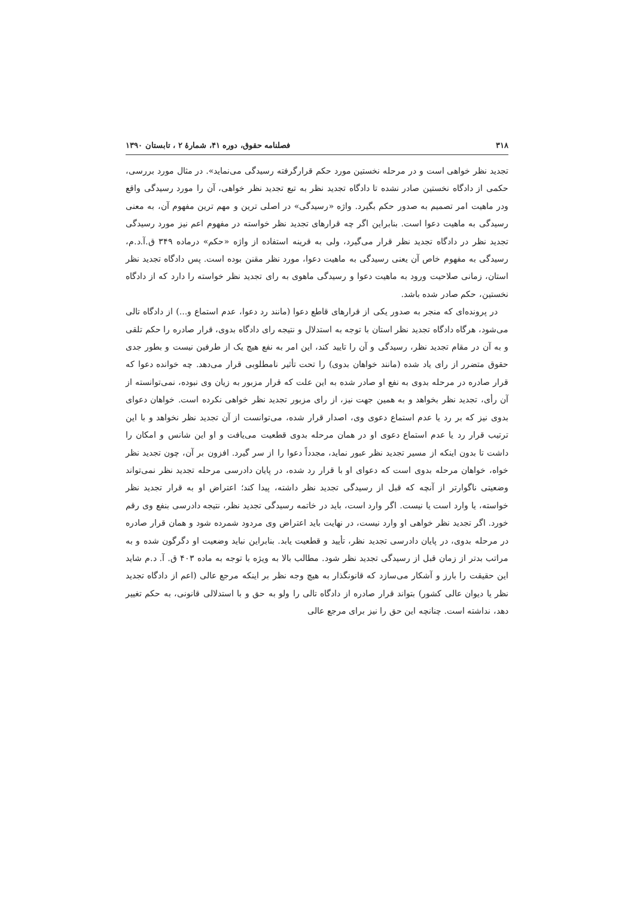۳۱۸ فصلنامه حقوق، دوره ۴۱، شمارهٔ ۲ ، تابستان ۱۳۹۰
تجدید نظر خواهی است و در مرحله نخستین مورد حکم قرارگرفته رسیدگی می‌نماید». در مثال مورد بررسی، حکمی از دادگاه نخستین صادر نشده تا دادگاه تجدید نظر به تبع تجدید نظر خواهی، آن را مورد رسیدگی واقع ودر ماهیت امر تصمیم به صدور حکم بگیرد. واژه «رسیدگی» در اصلی ترین و مهم ترین مفهوم آن، به معنی رسیدگی به ماهیت دعوا است. بنابراین اگر چه قرارهای تجدید نظر خواسته در مفهوم اعم نیز مورد رسیدگی تجدید نظر در دادگاه تجدید نظر قرار می‌گیرد، ولی به قرینه استفاده از واژه «حکم» درماده ۳۴۹ ق.آ.د.م، رسیدگی به مفهوم خاص آن یعنی رسیدگی به ماهیت دعوا، مورد نظر مقنن بوده است. پس دادگاه تجدید نظر استان، زمانی صلاحیت ورود به ماهیت دعوا و رسیدگی ماهوی به رای تجدید نظر خواسته را دارد که از دادگاه نخستین، حکم صادر شده باشد.
در پرونده‌ای که منجر به صدور یکی از قرارهای قاطع دعوا (مانند رد دعوا، عدم استماع و...) از دادگاه تالی می‌شود، هرگاه دادگاه تجدید نظر استان با توجه به استدلال و نتیجه رای دادگاه بدوی، قرار صادره را حکم تلقی و به آن در مقام تجدید نظر، رسیدگی و آن را تایید کند، این امر به نفع هیچ یک از طرفین نیست و بطور جدی حقوق متضرر از رای یاد شده (مانند خواهان بدوی) را تحت تأثیر نامطلوبی قرار می‌دهد. چه خوانده دعوا که قرار صادره در مرحله بدوی به نفع او صادر شده به این علت که قرار مزبور به زیان وی نبوده، نمی‌توانسته از آن رأی، تجدید نظر بخواهد و به همین جهت نیز، از رای مزبور تجدید نظر خواهی نکرده است. خواهان دعوای بدوی نیز که بر رد یا عدم استماع دعوی وی، اصدار قرار شده، می‌توانست از آن تجدید نظر نخواهد و با این ترتیب قرار رد یا عدم استماع دعوی او در همان مرحله بدوی قطعیت می‌یافت و او این شانس و امکان را داشت تا بدون اینکه از مسیر تجدید نظر عبور نماید، مجدداً دعوا را از سر گیرد. افزون بر آن، چون تجدید نظر خواه، خواهان مرحله بدوی است که دعوای او با قرار رد شده، در پایان دادرسی مرحله تجدید نظر نمی‌تواند وضعیتی ناگوارتر از آنچه که قبل از رسیدگی تجدید نظر داشته، پیدا کند؛ اعتراض او به قرار تجدید نظر خواسته، یا وارد است یا نیست. اگر وارد است، باید در خاتمه رسیدگی تجدید نظر، نتیجه دادرسی بنفع وی رقم خورد. اگر تجدید نظر خواهی او وارد نیست، در نهایت باید اعتراض وی مردود شمرده شود و همان قرار صادره در مرحله بدوی، در پایان دادرسی تجدید نظر، تأیید و قطعیت یابد. بنابراین نباید وضعیت او دگرگون شده و به مراتب بدتر از زمان قبل از رسیدگی تجدید نظر شود. مطالب بالا به ویژه با توجه به ماده ۴۰۳ ق. آ. د.م شاید این حقیقت را بارز و آشکار می‌سازد که قانونگذار به هیچ وجه نظر بر اینکه مرجع عالی (اعم از دادگاه تجدید نظر یا دیوان عالی کشور) بتواند قرار صادره از دادگاه تالی را ولو به حق و با استدلالی قانونی، به حکم تغییر دهد، نداشته است. چنانچه این حق را نیز برای مرجع عالی